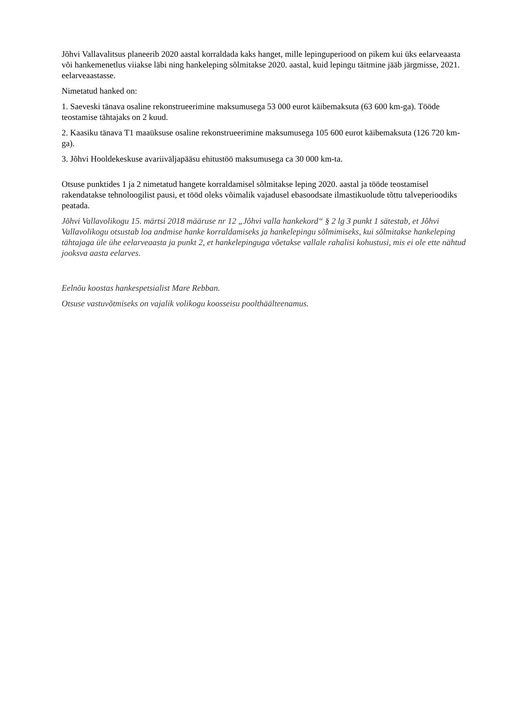Jõhvi Vallavalitsus planeerib 2020 aastal korraldada kaks hanget, mille lepinguperiood on pikem kui üks eelarveaasta või hankemenetlus viiakse läbi ning hankeleping sõlmitakse 2020. aastal, kuid lepingu täitmine jääb järgmisse, 2021. eelarveaastasse.
Nimetatud hanked on:
1. Saeveski tänava osaline rekonstrueerimine maksumusega 53 000 eurot käibemaksuta (63 600 km-ga). Tööde teostamise tähtajaks on 2 kuud.
2. Kaasiku tänava T1 maaüksuse osaline rekonstrueerimine maksumusega 105 600 eurot käibemaksuta (126 720 km-ga).
3. Jõhvi Hooldekeskuse avariiväljapääsu ehitustöö maksumusega ca 30 000 km-ta.
Otsuse punktides 1 ja 2 nimetatud hangete korraldamisel sõlmitakse leping 2020. aastal ja tööde teostamisel rakendatakse tehnoloogilist pausi, et tööd oleks võimalik vajadusel ebasoodsate ilmastikuolude tõttu talveperioodiks peatada.
Jõhvi Vallavolikogu 15. märtsi 2018 määruse nr 12 „Jõhvi valla hankekord“ § 2 lg 3 punkt 1 sätestab, et Jõhvi Vallavolikogu otsustab loa andmise hanke korraldamiseks ja hankelepingu sõlmimiseks, kui sõlmitakse hankeleping tähtajaga üle ühe eelarveaasta ja punkt 2, et hankelepinguga võetakse vallale rahalisi kohustusi, mis ei ole ette nähtud jooksva aasta eelarves.
Eelnõu koostas hankespetsialist Mare Rebban.
Otsuse vastuvõtmiseks on vajalik volikogu koosseisu poolthäälteenamus.